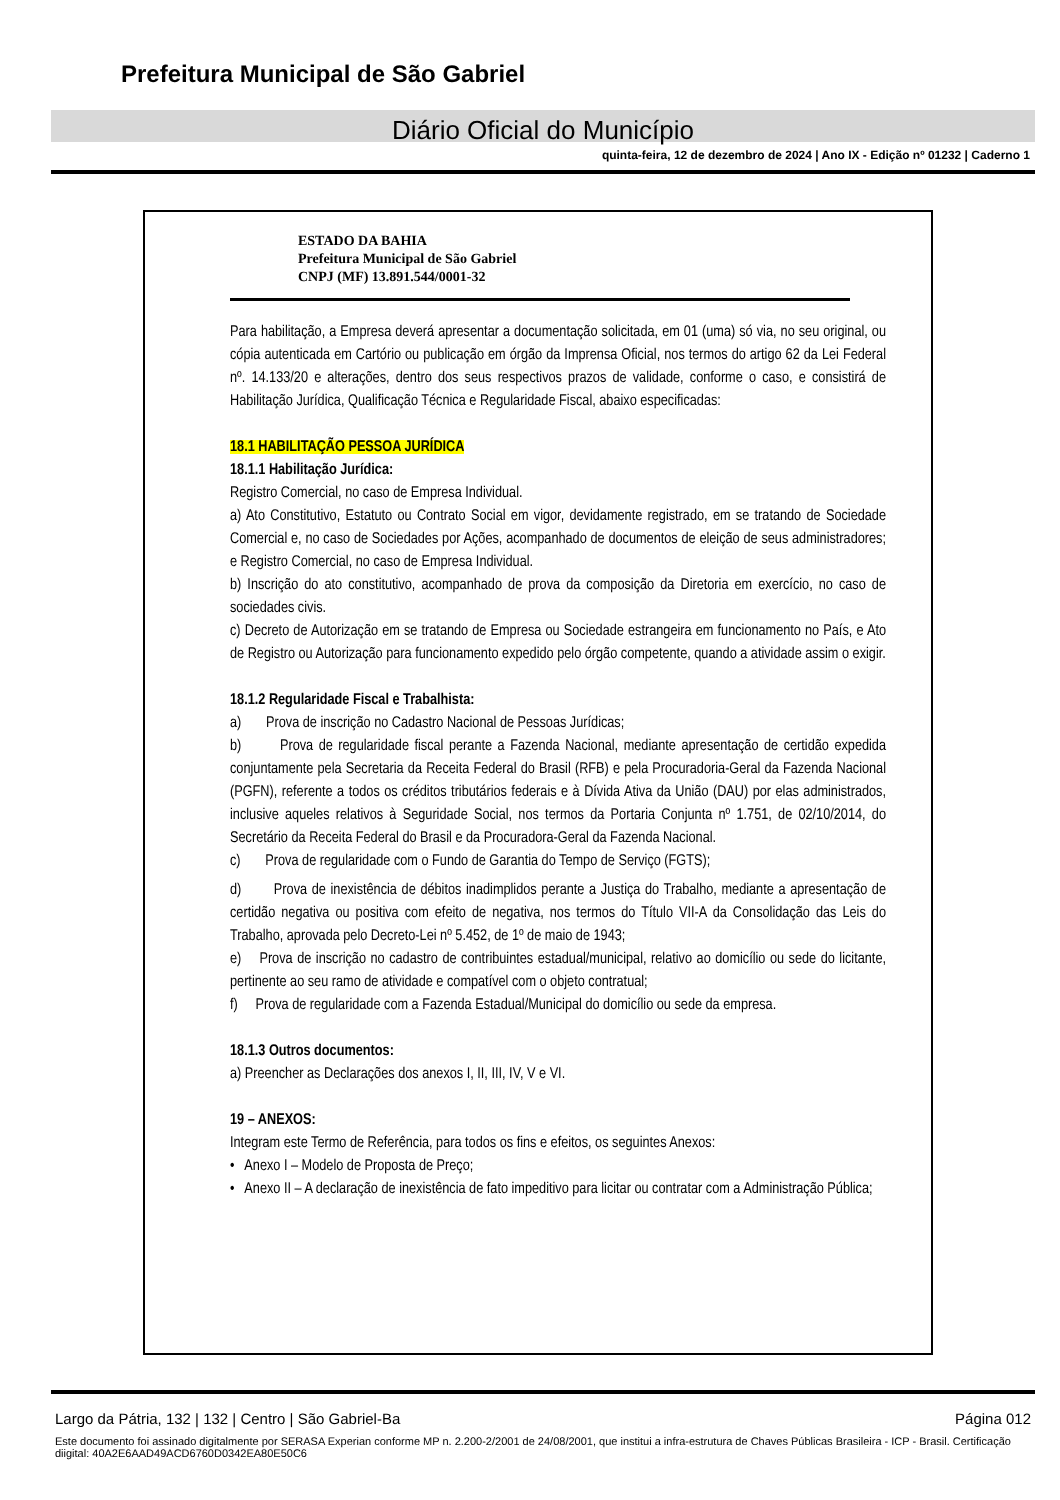Prefeitura Municipal de São Gabriel
Diário Oficial do Município
quinta-feira, 12 de dezembro de 2024 | Ano IX - Edição nº 01232 | Caderno 1
ESTADO DA BAHIA
Prefeitura Municipal de São Gabriel
CNPJ (MF) 13.891.544/0001-32
Para habilitação, a Empresa deverá apresentar a documentação solicitada, em 01 (uma) só via, no seu original, ou cópia autenticada em Cartório ou publicação em órgão da Imprensa Oficial, nos termos do artigo 62 da Lei Federal nº. 14.133/20 e alterações, dentro dos seus respectivos prazos de validade, conforme o caso, e consistirá de Habilitação Jurídica, Qualificação Técnica e Regularidade Fiscal, abaixo especificadas:
18.1 HABILITAÇÃO PESSOA JURÍDICA
18.1.1 Habilitação Jurídica:
Registro Comercial, no caso de Empresa Individual.
a) Ato Constitutivo, Estatuto ou Contrato Social em vigor, devidamente registrado, em se tratando de Sociedade Comercial e, no caso de Sociedades por Ações, acompanhado de documentos de eleição de seus administradores; e Registro Comercial, no caso de Empresa Individual.
b) Inscrição do ato constitutivo, acompanhado de prova da composição da Diretoria em exercício, no caso de sociedades civis.
c) Decreto de Autorização em se tratando de Empresa ou Sociedade estrangeira em funcionamento no País, e Ato de Registro ou Autorização para funcionamento expedido pelo órgão competente, quando a atividade assim o exigir.
18.1.2 Regularidade Fiscal e Trabalhista:
a) Prova de inscrição no Cadastro Nacional de Pessoas Jurídicas;
b) Prova de regularidade fiscal perante a Fazenda Nacional, mediante apresentação de certidão expedida conjuntamente pela Secretaria da Receita Federal do Brasil (RFB) e pela Procuradoria-Geral da Fazenda Nacional (PGFN), referente a todos os créditos tributários federais e à Dívida Ativa da União (DAU) por elas administrados, inclusive aqueles relativos à Seguridade Social, nos termos da Portaria Conjunta nº 1.751, de 02/10/2014, do Secretário da Receita Federal do Brasil e da Procuradora-Geral da Fazenda Nacional.
c) Prova de regularidade com o Fundo de Garantia do Tempo de Serviço (FGTS);
d) Prova de inexistência de débitos inadimplidos perante a Justiça do Trabalho, mediante a apresentação de certidão negativa ou positiva com efeito de negativa, nos termos do Título VII-A da Consolidação das Leis do Trabalho, aprovada pelo Decreto-Lei nº 5.452, de 1º de maio de 1943;
e) Prova de inscrição no cadastro de contribuintes estadual/municipal, relativo ao domicílio ou sede do licitante, pertinente ao seu ramo de atividade e compatível com o objeto contratual;
f) Prova de regularidade com a Fazenda Estadual/Municipal do domicílio ou sede da empresa.
18.1.3 Outros documentos:
a) Preencher as Declarações dos anexos I, II, III, IV, V e VI.
19 – ANEXOS:
Integram este Termo de Referência, para todos os fins e efeitos, os seguintes Anexos:
• Anexo I – Modelo de Proposta de Preço;
• Anexo II – A declaração de inexistência de fato impeditivo para licitar ou contratar com a Administração Pública;
Largo da Pátria, 132 | 132 | Centro | São Gabriel-Ba Página 012
Este documento foi assinado digitalmente por SERASA Experian conforme MP n. 2.200-2/2001 de 24/08/2001, que institui a infra-estrutura de Chaves Públicas Brasileira - ICP - Brasil. Certificação diigital: 40A2E6AAD49ACD6760D0342EA80E50C6